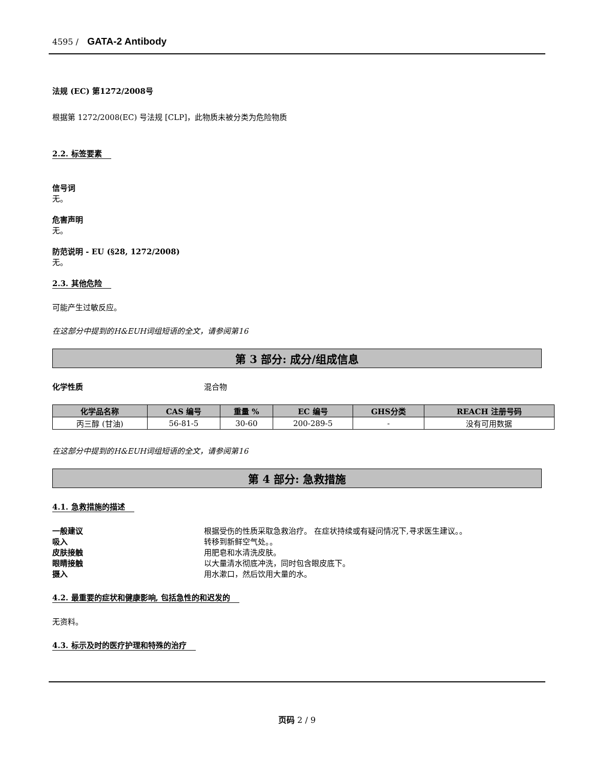4595 / GATA-2 Antibody
法规 (EC) 第1272/2008号
根据第 1272/2008(EC) 号法规 [CLP]，此物质未被分类为危险物质
2.2. 标签要素
信号词
无。
危害声明
无。
防范说明 - EU (§28, 1272/2008)
无。
2.3. 其他危险
可能产生过敏反应。
在这部分中提到的H&EUH词组短语的全文，请参阅第16
第 3 部分: 成分/组成信息
化学性质 混合物
| 化学品名称 | CAS 编号 | 重量 % | EC 编号 | GHS分类 | REACH 注册号码 |
| --- | --- | --- | --- | --- | --- |
| 丙三醇 (甘油) | 56-81-5 | 30-60 | 200-289-5 | - | 没有可用数据 |
在这部分中提到的H&EUH词组短语的全文，请参阅第16
第 4 部分: 急救措施
4.1. 急救措施的描述
一般建议 根据受伤的性质采取急救治疗。 在症状持续或有疑问情况下,寻求医生建议。。
吸入 转移到新鲜空气处。。
皮肤接触 用肥皂和水清洗皮肤。
眼睛接触 以大量清水彻底冲洗，同时包含眼皮底下。
摄入 用水漱口，然后饮用大量的水。
4.2. 最重要的症状和健康影响, 包括急性的和迟发的
无资料。
4.3. 标示及时的医疗护理和特殊的治疗
页码 2 / 9